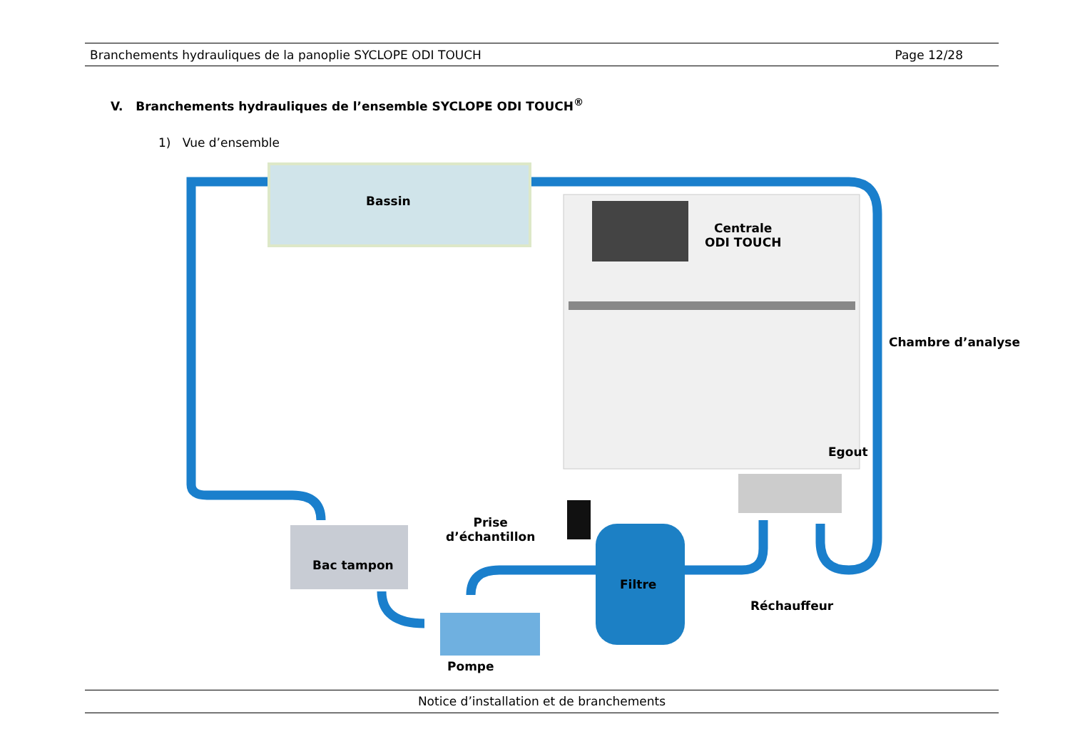Branchements hydrauliques de la panoplie SYCLOPE ODI TOUCH Page 12/28
V. Branchements hydrauliques de l’ensemble SYCLOPE ODI TOUCH<sup>®</sup>
1) Vue d’ensemble
Bassin
Centrale
ODI TOUCH
Chambre d’analyse
Egout
Prise
d’échantillon
Bac tampon
Filtre
Réchauffeur
Pompe
Notice d’installation et de branchements